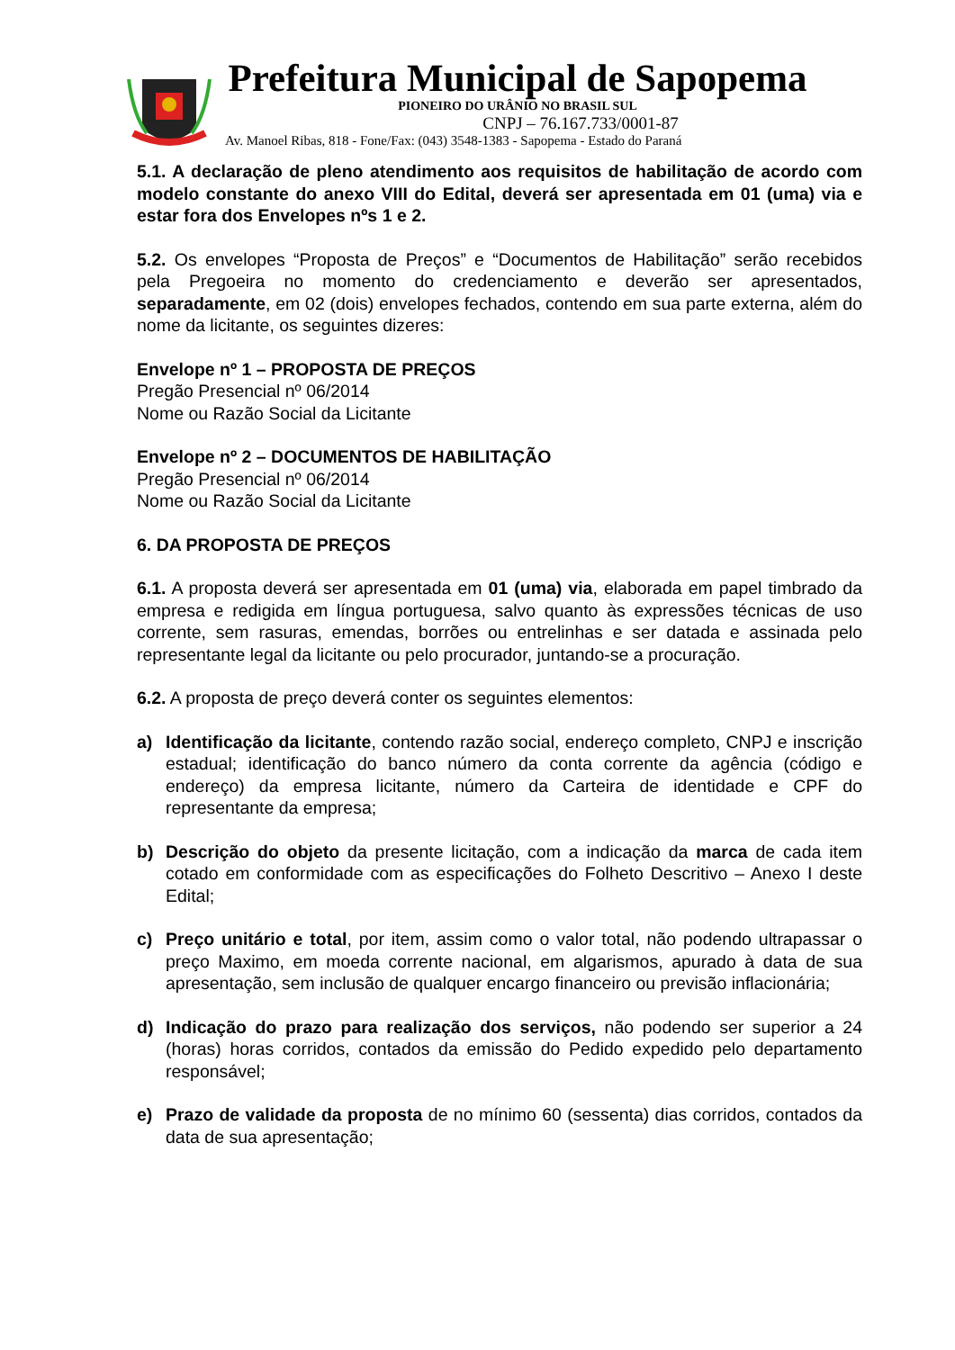Prefeitura Municipal de Sapopema
PIONEIRO DO URÂNIO NO BRASIL SUL
CNPJ – 76.167.733/0001-87
Av. Manoel Ribas, 818 - Fone/Fax: (043) 3548-1383 - Sapopema - Estado do Paraná
5.1. A declaração de pleno atendimento aos requisitos de habilitação de acordo com modelo constante do anexo VIII do Edital, deverá ser apresentada em 01 (uma) via e estar fora dos Envelopes nºs 1 e 2.
5.2. Os envelopes “Proposta de Preços” e “Documentos de Habilitação” serão recebidos pela Pregoeira no momento do credenciamento e deverão ser apresentados, separadamente, em 02 (dois) envelopes fechados, contendo em sua parte externa, além do nome da licitante, os seguintes dizeres:
Envelope nº 1 – PROPOSTA DE PREÇOS
Pregão Presencial nº 06/2014
Nome ou Razão Social da Licitante
Envelope nº 2 – DOCUMENTOS DE HABILITAÇÃO
Pregão Presencial nº 06/2014
Nome ou Razão Social da Licitante
6. DA PROPOSTA DE PREÇOS
6.1. A proposta deverá ser apresentada em 01 (uma) via, elaborada em papel timbrado da empresa e redigida em língua portuguesa, salvo quanto às expressões técnicas de uso corrente, sem rasuras, emendas, borrões ou entrelinhas e ser datada e assinada pelo representante legal da licitante ou pelo procurador, juntando-se a procuração.
6.2. A proposta de preço deverá conter os seguintes elementos:
a) Identificação da licitante, contendo razão social, endereço completo, CNPJ e inscrição estadual; identificação do banco número da conta corrente da agência (código e endereço) da empresa licitante, número da Carteira de identidade e CPF do representante da empresa;
b) Descrição do objeto da presente licitação, com a indicação da marca de cada item cotado em conformidade com as especificações do Folheto Descritivo – Anexo I deste Edital;
c) Preço unitário e total, por item, assim como o valor total, não podendo ultrapassar o preço Maximo, em moeda corrente nacional, em algarismos, apurado à data de sua apresentação, sem inclusão de qualquer encargo financeiro ou previsão inflacionária;
d) Indicação do prazo para realização dos serviços, não podendo ser superior a 24 (horas) horas corridos, contados da emissão do Pedido expedido pelo departamento responsável;
e) Prazo de validade da proposta de no mínimo 60 (sessenta) dias corridos, contados da data de sua apresentação;